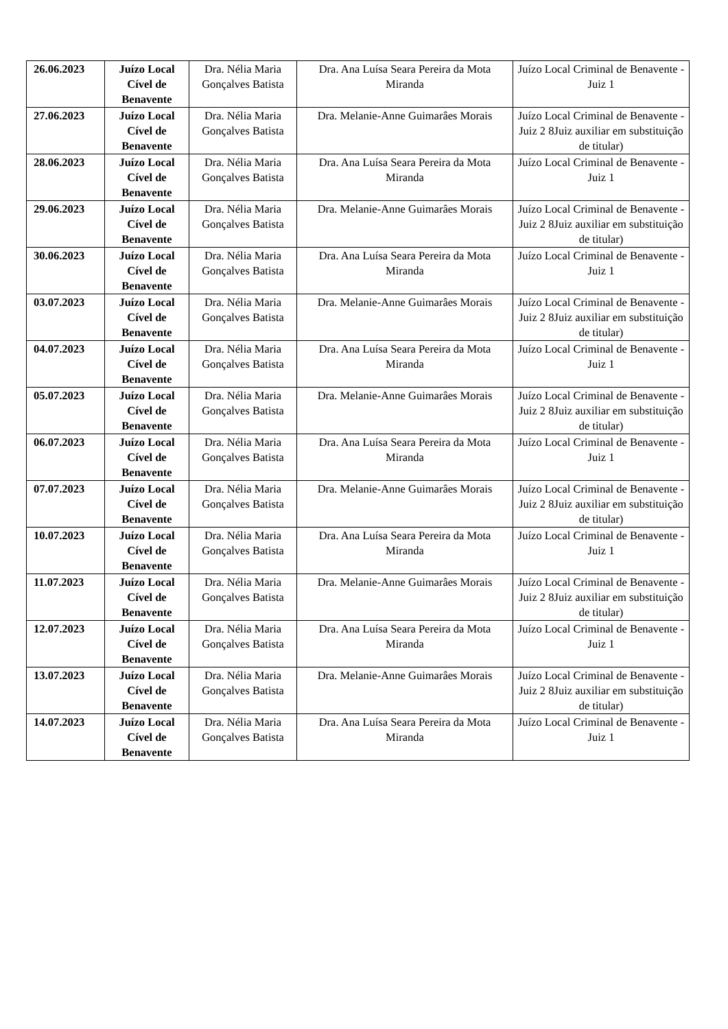| 26.06.2023 | Juízo Local Cível de Benavente | Dra. Nélia Maria Gonçalves Batista | Dra. Ana Luísa Seara Pereira da Mota Miranda | Juízo Local Criminal de Benavente - Juiz 1 |
| 27.06.2023 | Juízo Local Cível de Benavente | Dra. Nélia Maria Gonçalves Batista | Dra. Melanie-Anne Guimarâes Morais | Juízo Local Criminal de Benavente - Juiz 2 8Juiz auxiliar em substituição de titular) |
| 28.06.2023 | Juízo Local Cível de Benavente | Dra. Nélia Maria Gonçalves Batista | Dra. Ana Luísa Seara Pereira da Mota Miranda | Juízo Local Criminal de Benavente - Juiz 1 |
| 29.06.2023 | Juízo Local Cível de Benavente | Dra. Nélia Maria Gonçalves Batista | Dra. Melanie-Anne Guimarâes Morais | Juízo Local Criminal de Benavente - Juiz 2 8Juiz auxiliar em substituição de titular) |
| 30.06.2023 | Juízo Local Cível de Benavente | Dra. Nélia Maria Gonçalves Batista | Dra. Ana Luísa Seara Pereira da Mota Miranda | Juízo Local Criminal de Benavente - Juiz 1 |
| 03.07.2023 | Juízo Local Cível de Benavente | Dra. Nélia Maria Gonçalves Batista | Dra. Melanie-Anne Guimarâes Morais | Juízo Local Criminal de Benavente - Juiz 2 8Juiz auxiliar em substituição de titular) |
| 04.07.2023 | Juízo Local Cível de Benavente | Dra. Nélia Maria Gonçalves Batista | Dra. Ana Luísa Seara Pereira da Mota Miranda | Juízo Local Criminal de Benavente - Juiz 1 |
| 05.07.2023 | Juízo Local Cível de Benavente | Dra. Nélia Maria Gonçalves Batista | Dra. Melanie-Anne Guimarâes Morais | Juízo Local Criminal de Benavente - Juiz 2 8Juiz auxiliar em substituição de titular) |
| 06.07.2023 | Juízo Local Cível de Benavente | Dra. Nélia Maria Gonçalves Batista | Dra. Ana Luísa Seara Pereira da Mota Miranda | Juízo Local Criminal de Benavente - Juiz 1 |
| 07.07.2023 | Juízo Local Cível de Benavente | Dra. Nélia Maria Gonçalves Batista | Dra. Melanie-Anne Guimarâes Morais | Juízo Local Criminal de Benavente - Juiz 2 8Juiz auxiliar em substituição de titular) |
| 10.07.2023 | Juízo Local Cível de Benavente | Dra. Nélia Maria Gonçalves Batista | Dra. Ana Luísa Seara Pereira da Mota Miranda | Juízo Local Criminal de Benavente - Juiz 1 |
| 11.07.2023 | Juízo Local Cível de Benavente | Dra. Nélia Maria Gonçalves Batista | Dra. Melanie-Anne Guimarâes Morais | Juízo Local Criminal de Benavente - Juiz 2 8Juiz auxiliar em substituição de titular) |
| 12.07.2023 | Juízo Local Cível de Benavente | Dra. Nélia Maria Gonçalves Batista | Dra. Ana Luísa Seara Pereira da Mota Miranda | Juízo Local Criminal de Benavente - Juiz 1 |
| 13.07.2023 | Juízo Local Cível de Benavente | Dra. Nélia Maria Gonçalves Batista | Dra. Melanie-Anne Guimarâes Morais | Juízo Local Criminal de Benavente - Juiz 2 8Juiz auxiliar em substituição de titular) |
| 14.07.2023 | Juízo Local Cível de Benavente | Dra. Nélia Maria Gonçalves Batista | Dra. Ana Luísa Seara Pereira da Mota Miranda | Juízo Local Criminal de Benavente - Juiz 1 |